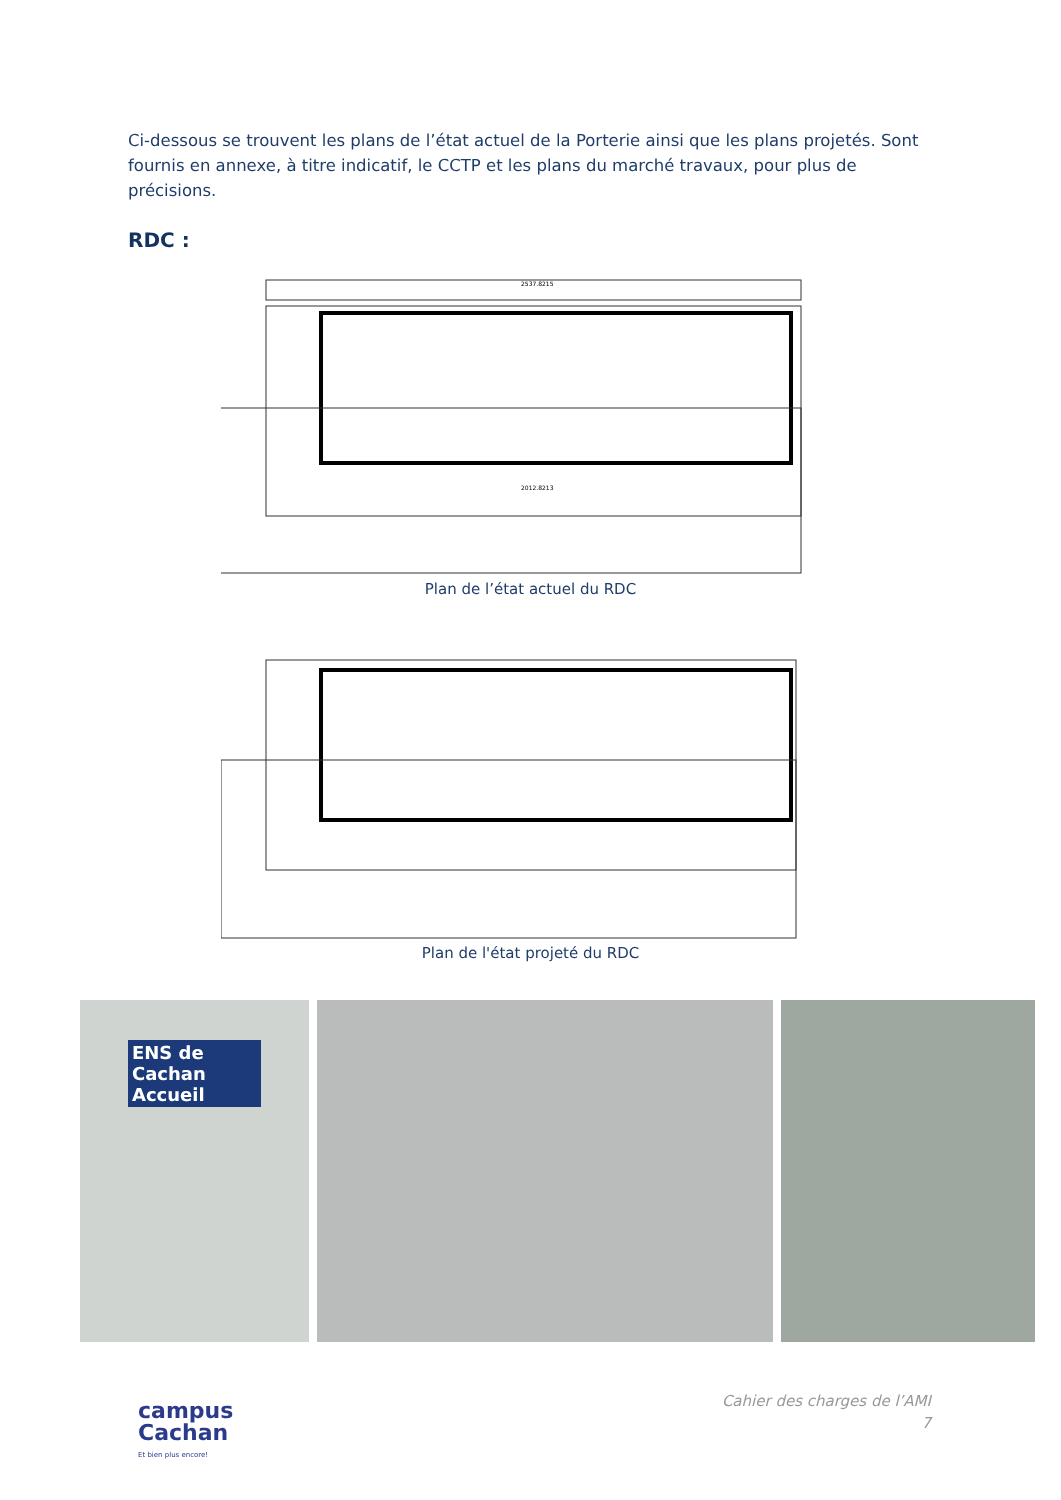Ci-dessous se trouvent les plans de l’état actuel de la Porterie ainsi que les plans projetés. Sont fournis en annexe, à titre indicatif, le CCTP et les plans du marché travaux, pour plus de précisions.
RDC :
2537.8215
2012.8213
Plan de l’état actuel du RDC
Plan de l'état projeté du RDC
ENS de Cachan Accueil
campus
Cachan
Et bien plus encore!
Cahier des charges de l’AMI
7